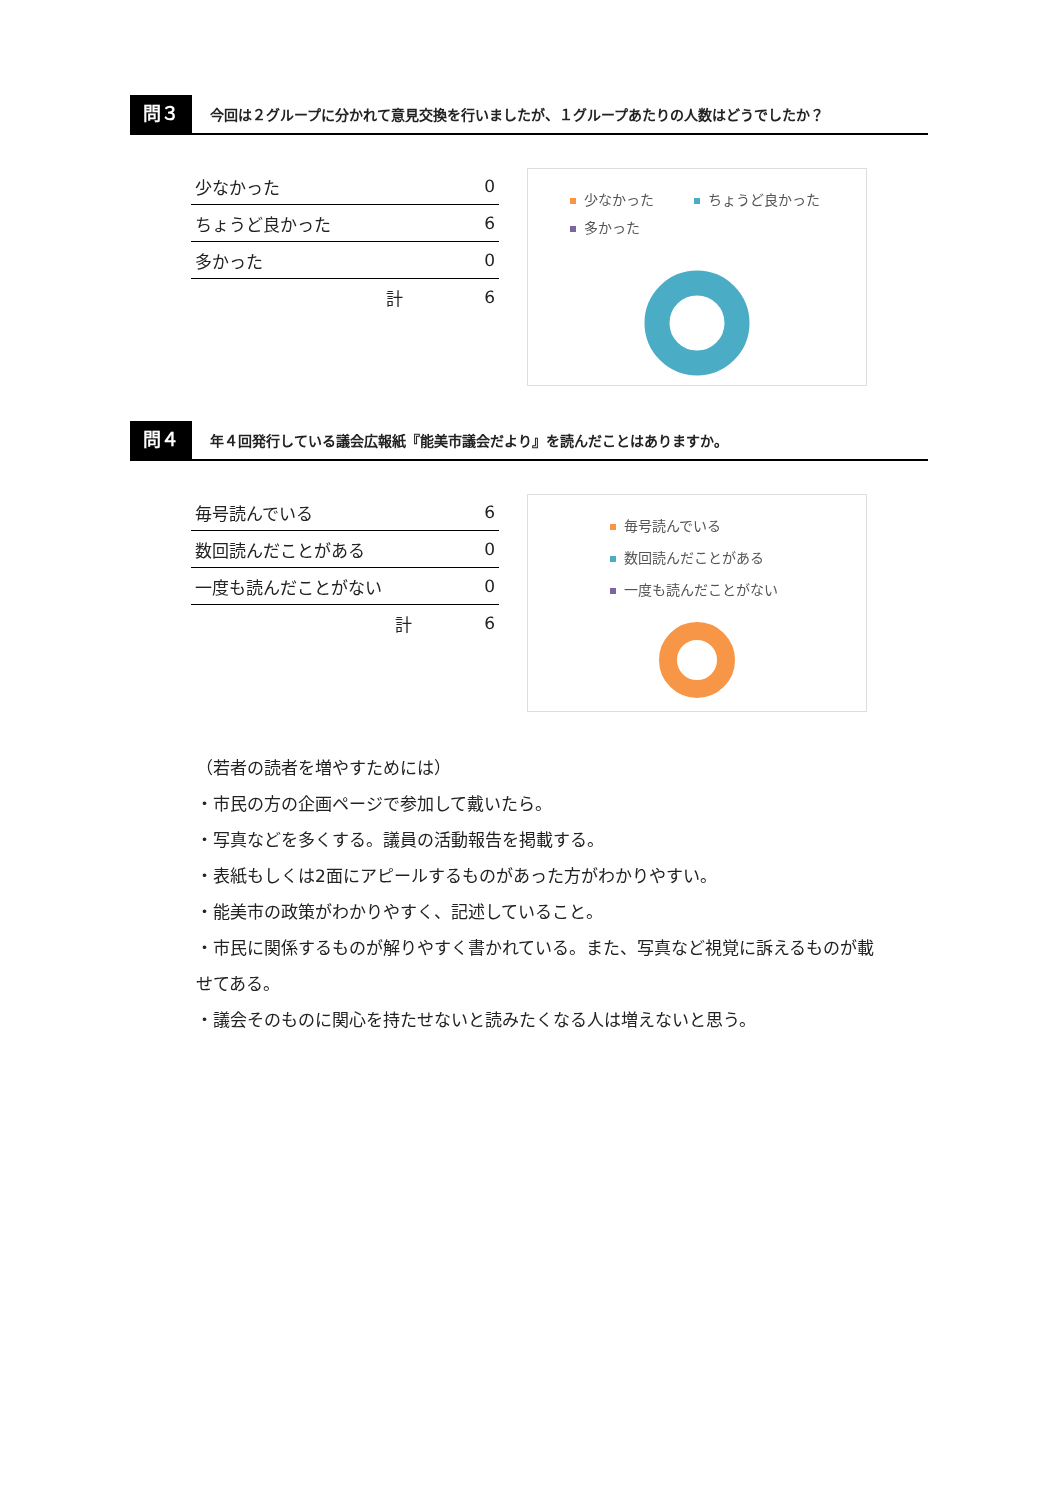問３
今回は２グループに分かれて意見交換を行いましたが、１グループあたりの人数はどうでしたか？
| 少なかった | 0 |
| ちょうど良かった | 6 |
| 多かった | 0 |
| 計 | 6 |
少なかった ちょうど良かった 多かった
問４
年４回発行している議会広報紙『能美市議会だより』を読んだことはありますか。
| 毎号読んでいる | 6 |
| 数回読んだことがある | 0 |
| 一度も読んだことがない | 0 |
| 計 | 6 |
毎号読んでいる
数回読んだことがある
一度も読んだことがない
（若者の読者を増やすためには）
・市民の方の企画ページで参加して戴いたら。
・写真などを多くする。議員の活動報告を掲載する。
・表紙もしくは2面にアピールするものがあった方がわかりやすい。
・能美市の政策がわかりやすく、記述していること。
・市民に関係するものが解りやすく書かれている。また、写真など視覚に訴えるものが載せてある。
・議会そのものに関心を持たせないと読みたくなる人は増えないと思う。